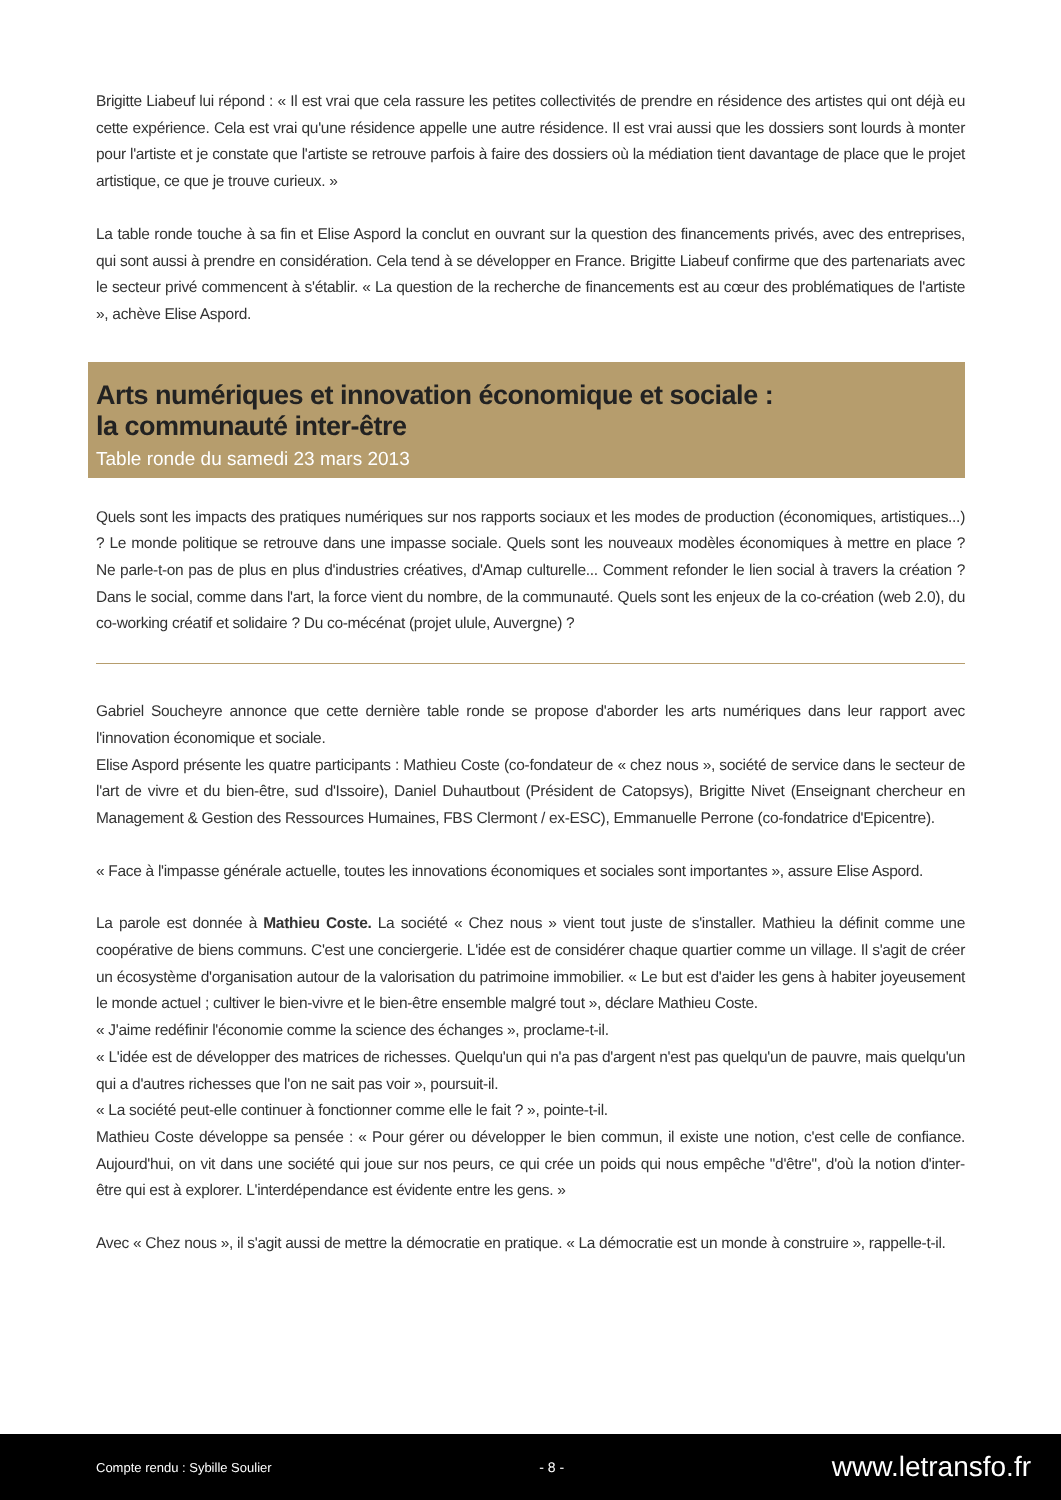Brigitte Liabeuf lui répond : « Il est vrai que cela rassure les petites collectivités de prendre en résidence des artistes qui ont déjà eu cette expérience. Cela est vrai qu'une résidence appelle une autre résidence. Il est vrai aussi que les dossiers sont lourds à monter pour l'artiste et je constate que l'artiste se retrouve parfois à faire des dossiers où la médiation tient davantage de place que le projet artistique, ce que je trouve curieux. »
La table ronde touche à sa fin et Elise Aspord la conclut en ouvrant sur la question des financements privés, avec des entreprises, qui sont aussi à prendre en considération. Cela tend à se développer en France. Brigitte Liabeuf confirme que des partenariats avec le secteur privé commencent à s'établir. « La question de la recherche de financements est au cœur des problématiques de l'artiste », achève Elise Aspord.
Arts numériques et innovation économique et sociale :
la communauté inter-être
Table ronde du samedi 23 mars 2013
Quels sont les impacts des pratiques numériques sur nos rapports sociaux et les modes de production (économiques, artistiques...) ? Le monde politique se retrouve dans une impasse sociale. Quels sont les nouveaux modèles économiques à mettre en place ? Ne parle-t-on pas de plus en plus d'industries créatives, d'Amap culturelle... Comment refonder le lien social à travers la création ? Dans le social, comme dans l'art, la force vient du nombre, de la communauté. Quels sont les enjeux de la co-création (web 2.0), du co-working créatif et solidaire ? Du co-mécénat (projet ulule, Auvergne) ?
Gabriel Soucheyre annonce que cette dernière table ronde se propose d'aborder les arts numériques dans leur rapport avec l'innovation économique et sociale.
Elise Aspord présente les quatre participants : Mathieu Coste (co-fondateur de « chez nous », société de service dans le secteur de l'art de vivre et du bien-être, sud d'Issoire), Daniel Duhautbout (Président de Catopsys), Brigitte Nivet (Enseignant chercheur en Management & Gestion des Ressources Humaines, FBS Clermont / ex-ESC), Emmanuelle Perrone (co-fondatrice d'Epicentre).
« Face à l'impasse générale actuelle, toutes les innovations économiques et sociales sont importantes », assure Elise Aspord.
La parole est donnée à Mathieu Coste. La société « Chez nous » vient tout juste de s'installer. Mathieu la définit comme une coopérative de biens communs. C'est une conciergerie. L'idée est de considérer chaque quartier comme un village. Il s'agit de créer un écosystème d'organisation autour de la valorisation du patrimoine immobilier. « Le but est d'aider les gens à habiter joyeusement le monde actuel ; cultiver le bien-vivre et le bien-être ensemble malgré tout », déclare Mathieu Coste.
« J'aime redéfinir l'économie comme la science des échanges », proclame-t-il.
« L'idée est de développer des matrices de richesses. Quelqu'un qui n'a pas d'argent n'est pas quelqu'un de pauvre, mais quelqu'un qui a d'autres richesses que l'on ne sait pas voir », poursuit-il.
« La société peut-elle continuer à fonctionner comme elle le fait ? », pointe-t-il.
Mathieu Coste développe sa pensée : « Pour gérer ou développer le bien commun, il existe une notion, c'est celle de confiance. Aujourd'hui, on vit dans une société qui joue sur nos peurs, ce qui crée un poids qui nous empêche "d'être", d'où la notion d'inter-être qui est à explorer. L'interdépendance est évidente entre les gens. »
Avec « Chez nous », il s'agit aussi de mettre la démocratie en pratique. « La démocratie est un monde à construire », rappelle-t-il.
Compte rendu : Sybille Soulier - 8 - www.letransfo.fr